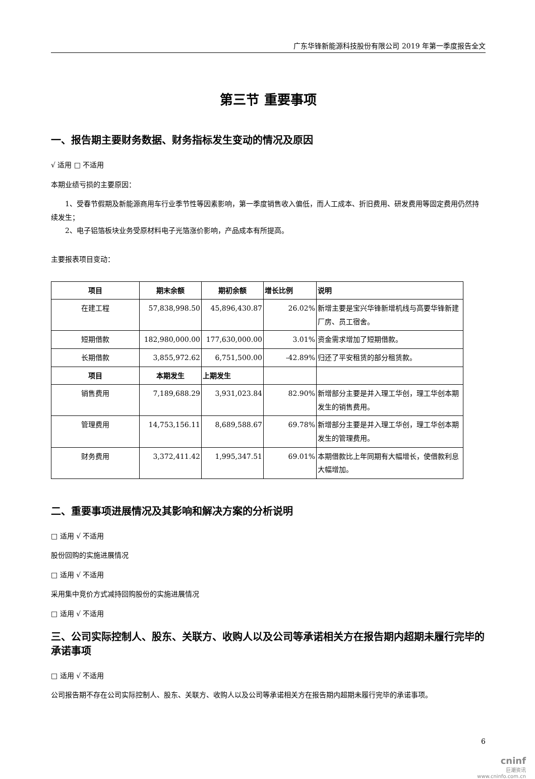广东华锋新能源科技股份有限公司 2019 年第一季度报告全文
第三节 重要事项
一、报告期主要财务数据、财务指标发生变动的情况及原因
√ 适用 □ 不适用
本期业绩亏损的主要原因：
1、受春节假期及新能源商用车行业季节性等因素影响，第一季度销售收入偏低，而人工成本、折旧费用、研发费用等固定费用仍然持续发生；
2、电子铝箔板块业务受原材料电子光箔涨价影响，产品成本有所提高。
主要报表项目变动：
| 项目 | 期末余额 | 期初余额 | 增长比例 | 说明 |
| --- | --- | --- | --- | --- |
| 在建工程 | 57,838,998.50 | 45,896,430.87 | 26.02% | 新增主要是宝兴华锋新增机线与高要华锋新建厂房、员工宿舍。 |
| 短期借款 | 182,980,000.00 | 177,630,000.00 | 3.01% | 资金需求增加了短期借款。 |
| 长期借款 | 3,855,972.62 | 6,751,500.00 | -42.89% | 归还了平安租赁的部分租赁款。 |
| 项目 | 本期发生 | 上期发生 | | |
| 销售费用 | 7,189,688.29 | 3,931,023.84 | 82.90% | 新增部分主要是并入理工华创，理工华创本期发生的销售费用。 |
| 管理费用 | 14,753,156.11 | 8,689,588.67 | 69.78% | 新增部分主要是并入理工华创，理工华创本期发生的管理费用。 |
| 财务费用 | 3,372,411.42 | 1,995,347.51 | 69.01% | 本期借款比上年同期有大幅增长，使借款利息大幅增加。 |
二、重要事项进展情况及其影响和解决方案的分析说明
□ 适用 √ 不适用
股份回购的实施进展情况
□ 适用 √ 不适用
采用集中竞价方式减持回购股份的实施进展情况
□ 适用 √ 不适用
三、公司实际控制人、股东、关联方、收购人以及公司等承诺相关方在报告期内超期未履行完毕的承诺事项
□ 适用 √ 不适用
公司报告期不存在公司实际控制人、股东、关联方、收购人以及公司等承诺相关方在报告期内超期未履行完毕的承诺事项。
6
cninf
巨潮资讯
www.cninfo.com.cn